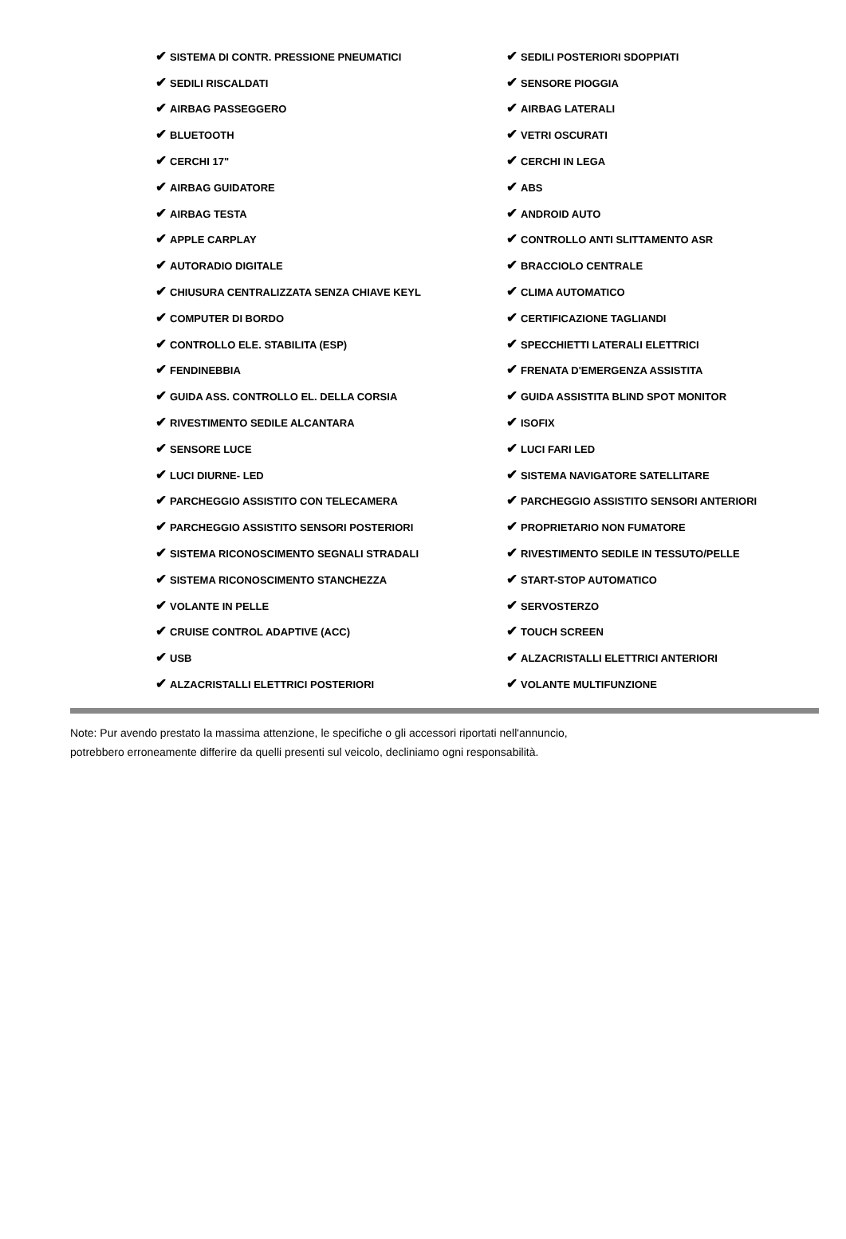| ✔ SISTEMA DI CONTR. PRESSIONE PNEUMATICI | ✔ SEDILI POSTERIORI SDOPPIATI |
| ✔ SEDILI RISCALDATI | ✔ SENSORE PIOGGIA |
| ✔ AIRBAG PASSEGGERO | ✔ AIRBAG LATERALI |
| ✔ BLUETOOTH | ✔ VETRI OSCURATI |
| ✔ CERCHI 17" | ✔ CERCHI IN LEGA |
| ✔ AIRBAG GUIDATORE | ✔ ABS |
| ✔ AIRBAG TESTA | ✔ ANDROID AUTO |
| ✔ APPLE CARPLAY | ✔ CONTROLLO ANTI SLITTAMENTO ASR |
| ✔ AUTORADIO DIGITALE | ✔ BRACCIOLO CENTRALE |
| ✔ CHIUSURA CENTRALIZZATA SENZA CHIAVE KEYL | ✔ CLIMA AUTOMATICO |
| ✔ COMPUTER DI BORDO | ✔ CERTIFICAZIONE TAGLIANDI |
| ✔ CONTROLLO ELE. STABILITA (ESP) | ✔ SPECCHIETTI LATERALI ELETTRICI |
| ✔ FENDINEBBIA | ✔ FRENATA D'EMERGENZA ASSISTITA |
| ✔ GUIDA ASS. CONTROLLO EL. DELLA CORSIA | ✔ GUIDA ASSISTITA BLIND SPOT MONITOR |
| ✔ RIVESTIMENTO SEDILE ALCANTARA | ✔ ISOFIX |
| ✔ SENSORE LUCE | ✔ LUCI FARI LED |
| ✔ LUCI DIURNE- LED | ✔ SISTEMA NAVIGATORE SATELLITARE |
| ✔ PARCHEGGIO ASSISTITO CON TELECAMERA | ✔ PARCHEGGIO ASSISTITO SENSORI ANTERIORI |
| ✔ PARCHEGGIO ASSISTITO SENSORI POSTERIORI | ✔ PROPRIETARIO NON FUMATORE |
| ✔ SISTEMA RICONOSCIMENTO SEGNALI STRADALI | ✔ RIVESTIMENTO SEDILE IN TESSUTO/PELLE |
| ✔ SISTEMA RICONOSCIMENTO STANCHEZZA | ✔ START-STOP AUTOMATICO |
| ✔ VOLANTE IN PELLE | ✔ SERVOSTERZO |
| ✔ CRUISE CONTROL ADAPTIVE (ACC) | ✔ TOUCH SCREEN |
| ✔ USB | ✔ ALZACRISTALLI ELETTRICI ANTERIORI |
| ✔ ALZACRISTALLI ELETTRICI POSTERIORI | ✔ VOLANTE MULTIFUNZIONE |
Note: Pur avendo prestato la massima attenzione, le specifiche o gli accessori riportati nell'annuncio,
potrebbero erroneamente differire da quelli presenti sul veicolo, decliniamo ogni responsabilità.